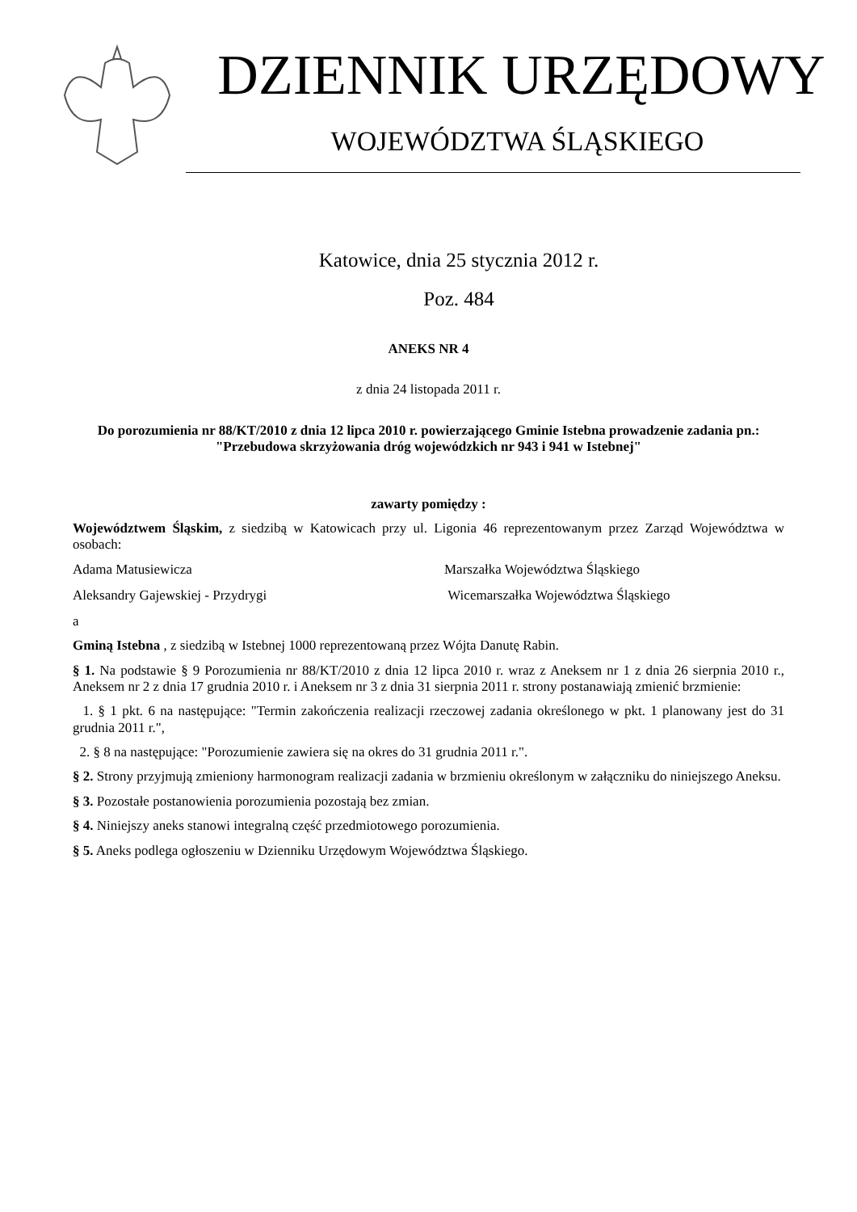DZIENNIK URZĘDOWY
WOJEWÓDZTWA ŚLĄSKIEGO
Katowice, dnia 25 stycznia 2012 r.
Poz. 484
ANEKS NR 4
z dnia 24 listopada 2011 r.
Do porozumienia nr 88/KT/2010 z dnia 12 lipca 2010 r. powierzającego Gminie Istebna prowadzenie zadania pn.: "Przebudowa skrzyżowania dróg wojewódzkich nr 943 i 941 w Istebnej"
zawarty pomiędzy :
Województwem Śląskim, z siedzibą w Katowicach przy ul. Ligonia 46 reprezentowanym przez Zarząd Województwa w osobach:
Adama Matusiewicza Marszałka Województwa Śląskiego
Aleksandry Gajewskiej - Przydrygi Wicemarszałka Województwa Śląskiego
a
Gminą Istebna , z siedzibą w Istebnej 1000 reprezentowaną przez Wójta Danutę Rabin.
§ 1. Na podstawie § 9 Porozumienia nr 88/KT/2010 z dnia 12 lipca 2010 r. wraz z Aneksem nr 1 z dnia 26 sierpnia 2010 r., Aneksem nr 2 z dnia 17 grudnia 2010 r. i Aneksem nr 3 z dnia 31 sierpnia 2011 r. strony postanawiają zmienić brzmienie:
1. § 1 pkt. 6 na następujące: "Termin zakończenia realizacji rzeczowej zadania określonego w pkt. 1 planowany jest do 31 grudnia 2011 r.",
2. § 8 na następujące: "Porozumienie zawiera się na okres do 31 grudnia 2011 r.".
§ 2. Strony przyjmują zmieniony harmonogram realizacji zadania w brzmieniu określonym w załączniku do niniejszego Aneksu.
§ 3. Pozostałe postanowienia porozumienia pozostają bez zmian.
§ 4. Niniejszy aneks stanowi integralną część przedmiotowego porozumienia.
§ 5. Aneks podlega ogłoszeniu w Dzienniku Urzędowym Województwa Śląskiego.